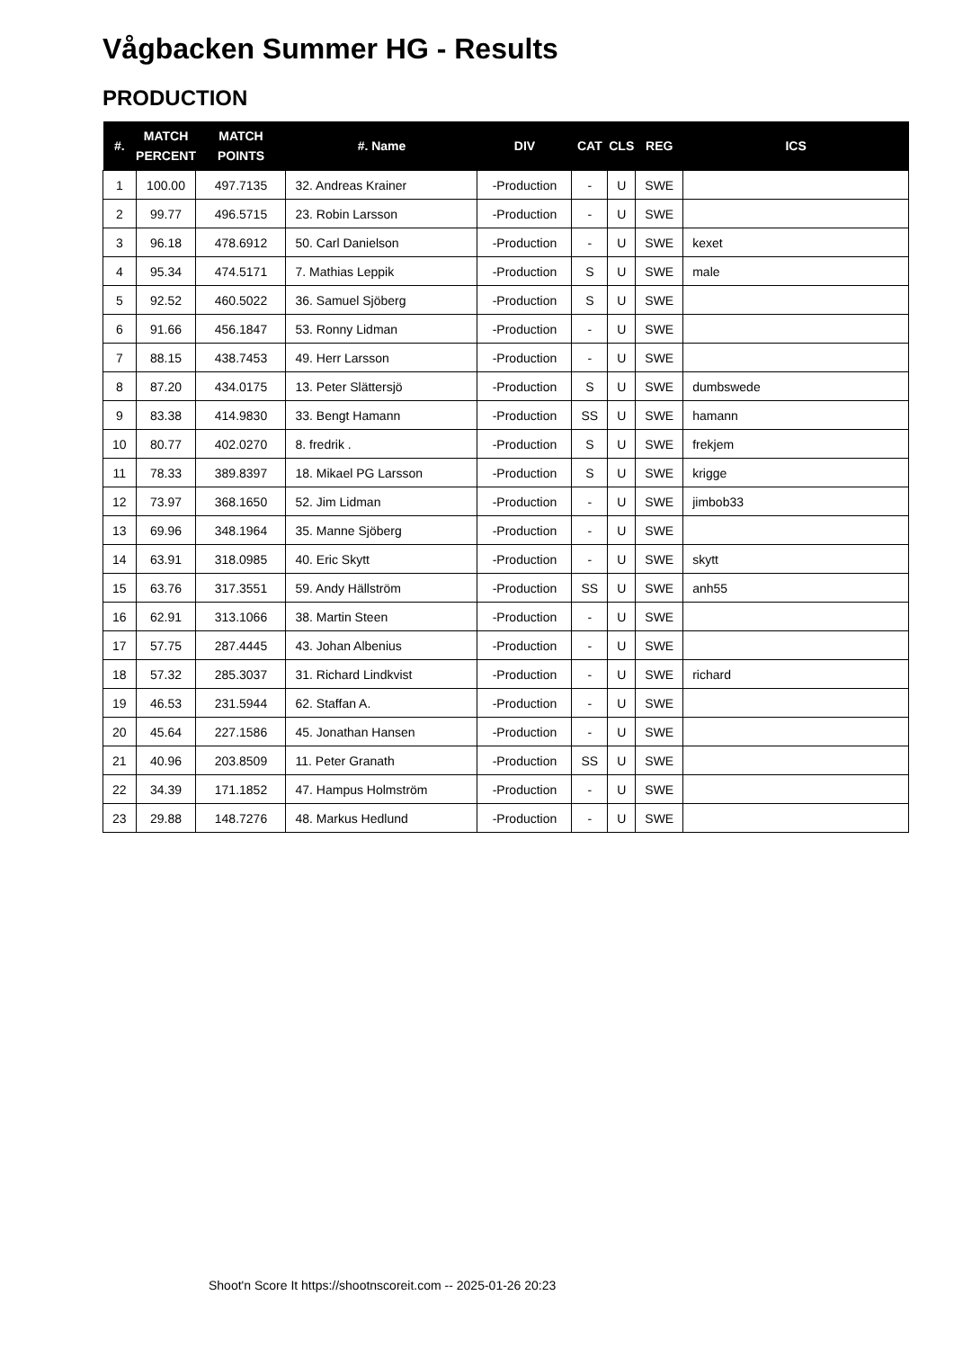Vågbacken Summer HG - Results
PRODUCTION
| #. | MATCH PERCENT | MATCH POINTS | #. Name | DIV | CAT | CLS | REG | ICS |
| --- | --- | --- | --- | --- | --- | --- | --- | --- |
| 1 | 100.00 | 497.7135 | 32. Andreas Krainer | -Production | - | U | SWE | |
| 2 | 99.77 | 496.5715 | 23. Robin Larsson | -Production | - | U | SWE | |
| 3 | 96.18 | 478.6912 | 50. Carl Danielson | -Production | - | U | SWE | kexet |
| 4 | 95.34 | 474.5171 | 7. Mathias Leppik | -Production | S | U | SWE | male |
| 5 | 92.52 | 460.5022 | 36. Samuel Sjöberg | -Production | S | U | SWE | |
| 6 | 91.66 | 456.1847 | 53. Ronny Lidman | -Production | - | U | SWE | |
| 7 | 88.15 | 438.7453 | 49. Herr Larsson | -Production | - | U | SWE | |
| 8 | 87.20 | 434.0175 | 13. Peter Slättersjö | -Production | S | U | SWE | dumbswede |
| 9 | 83.38 | 414.9830 | 33. Bengt Hamann | -Production | SS | U | SWE | hamann |
| 10 | 80.77 | 402.0270 | 8. fredrik . | -Production | S | U | SWE | frekjem |
| 11 | 78.33 | 389.8397 | 18. Mikael PG Larsson | -Production | S | U | SWE | krigge |
| 12 | 73.97 | 368.1650 | 52. Jim Lidman | -Production | - | U | SWE | jimbob33 |
| 13 | 69.96 | 348.1964 | 35. Manne Sjöberg | -Production | - | U | SWE | |
| 14 | 63.91 | 318.0985 | 40. Eric Skytt | -Production | - | U | SWE | skytt |
| 15 | 63.76 | 317.3551 | 59. Andy Hällström | -Production | SS | U | SWE | anh55 |
| 16 | 62.91 | 313.1066 | 38. Martin Steen | -Production | - | U | SWE | |
| 17 | 57.75 | 287.4445 | 43. Johan Albenius | -Production | - | U | SWE | |
| 18 | 57.32 | 285.3037 | 31. Richard Lindkvist | -Production | - | U | SWE | richard |
| 19 | 46.53 | 231.5944 | 62. Staffan A. | -Production | - | U | SWE | |
| 20 | 45.64 | 227.1586 | 45. Jonathan Hansen | -Production | - | U | SWE | |
| 21 | 40.96 | 203.8509 | 11. Peter Granath | -Production | SS | U | SWE | |
| 22 | 34.39 | 171.1852 | 47. Hampus Holmström | -Production | - | U | SWE | |
| 23 | 29.88 | 148.7276 | 48. Markus Hedlund | -Production | - | U | SWE | |
Shoot'n Score It https://shootnscoreit.com -- 2025-01-26 20:23